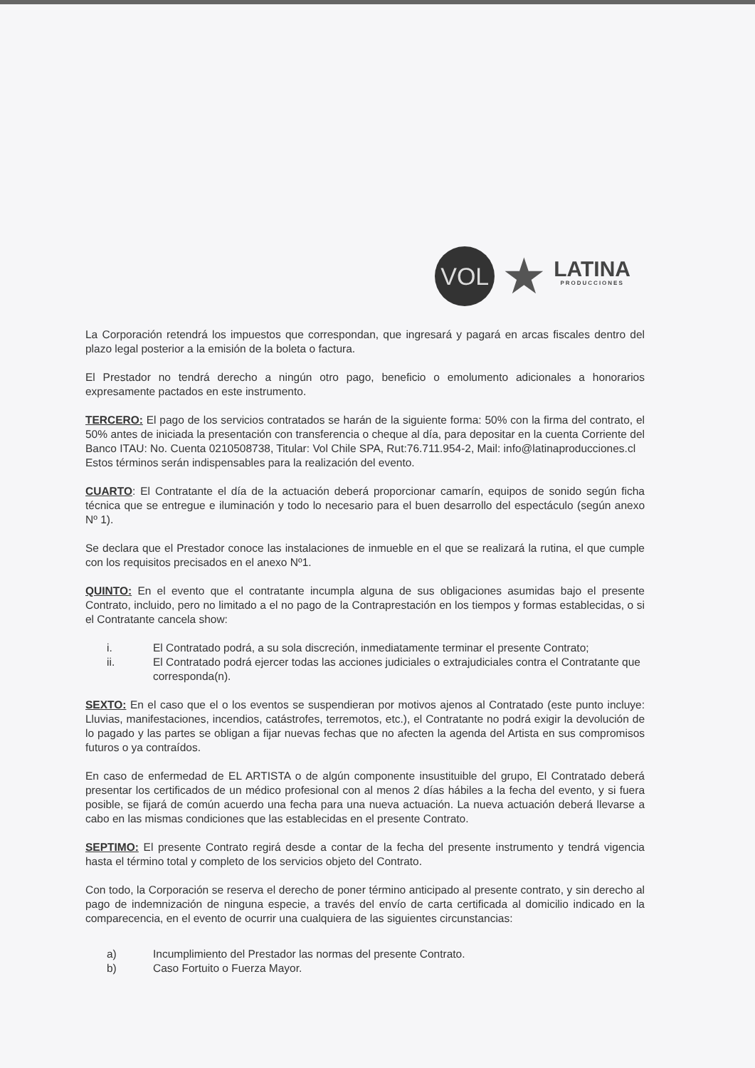VOL
★
LATINA
PRODUCCIONES
La Corporación retendrá los impuestos que correspondan, que ingresará y pagará en arcas fiscales dentro del plazo legal posterior a la emisión de la boleta o factura.
El Prestador no tendrá derecho a ningún otro pago, beneficio o emolumento adicionales a honorarios expresamente pactados en este instrumento.
TERCERO: El pago de los servicios contratados se harán de la siguiente forma: 50% con la firma del contrato, el 50% antes de iniciada la presentación con transferencia o cheque al día, para depositar en la cuenta Corriente del Banco ITAU: No. Cuenta 0210508738, Titular: Vol Chile SPA, Rut:76.711.954-2, Mail: info@latinaproducciones.cl
Estos términos serán indispensables para la realización del evento.
CUARTO: El Contratante el día de la actuación deberá proporcionar camarín, equipos de sonido según ficha técnica que se entregue e iluminación y todo lo necesario para el buen desarrollo del espectáculo (según anexo Nº 1).
Se declara que el Prestador conoce las instalaciones de inmueble en el que se realizará la rutina, el que cumple con los requisitos precisados en el anexo Nº1.
QUINTO: En el evento que el contratante incumpla alguna de sus obligaciones asumidas bajo el presente Contrato, incluido, pero no limitado a el no pago de la Contraprestación en los tiempos y formas establecidas, o si el Contratante cancela show:
i. El Contratado podrá, a su sola discreción, inmediatamente terminar el presente Contrato;
ii. El Contratado podrá ejercer todas las acciones judiciales o extrajudiciales contra el Contratante que corresponda(n).
SEXTO: En el caso que el o los eventos se suspendieran por motivos ajenos al Contratado (este punto incluye: Lluvias, manifestaciones, incendios, catástrofes, terremotos, etc.), el Contratante no podrá exigir la devolución de lo pagado y las partes se obligan a fijar nuevas fechas que no afecten la agenda del Artista en sus compromisos futuros o ya contraídos.
En caso de enfermedad de EL ARTISTA o de algún componente insustituible del grupo, El Contratado deberá presentar los certificados de un médico profesional con al menos 2 días hábiles a la fecha del evento, y si fuera posible, se fijará de común acuerdo una fecha para una nueva actuación. La nueva actuación deberá llevarse a cabo en las mismas condiciones que las establecidas en el presente Contrato.
SEPTIMO: El presente Contrato regirá desde a contar de la fecha del presente instrumento y tendrá vigencia hasta el término total y completo de los servicios objeto del Contrato.
Con todo, la Corporación se reserva el derecho de poner término anticipado al presente contrato, y sin derecho al pago de indemnización de ninguna especie, a través del envío de carta certificada al domicilio indicado en la comparecencia, en el evento de ocurrir una cualquiera de las siguientes circunstancias:
a) Incumplimiento del Prestador las normas del presente Contrato.
b) Caso Fortuito o Fuerza Mayor.